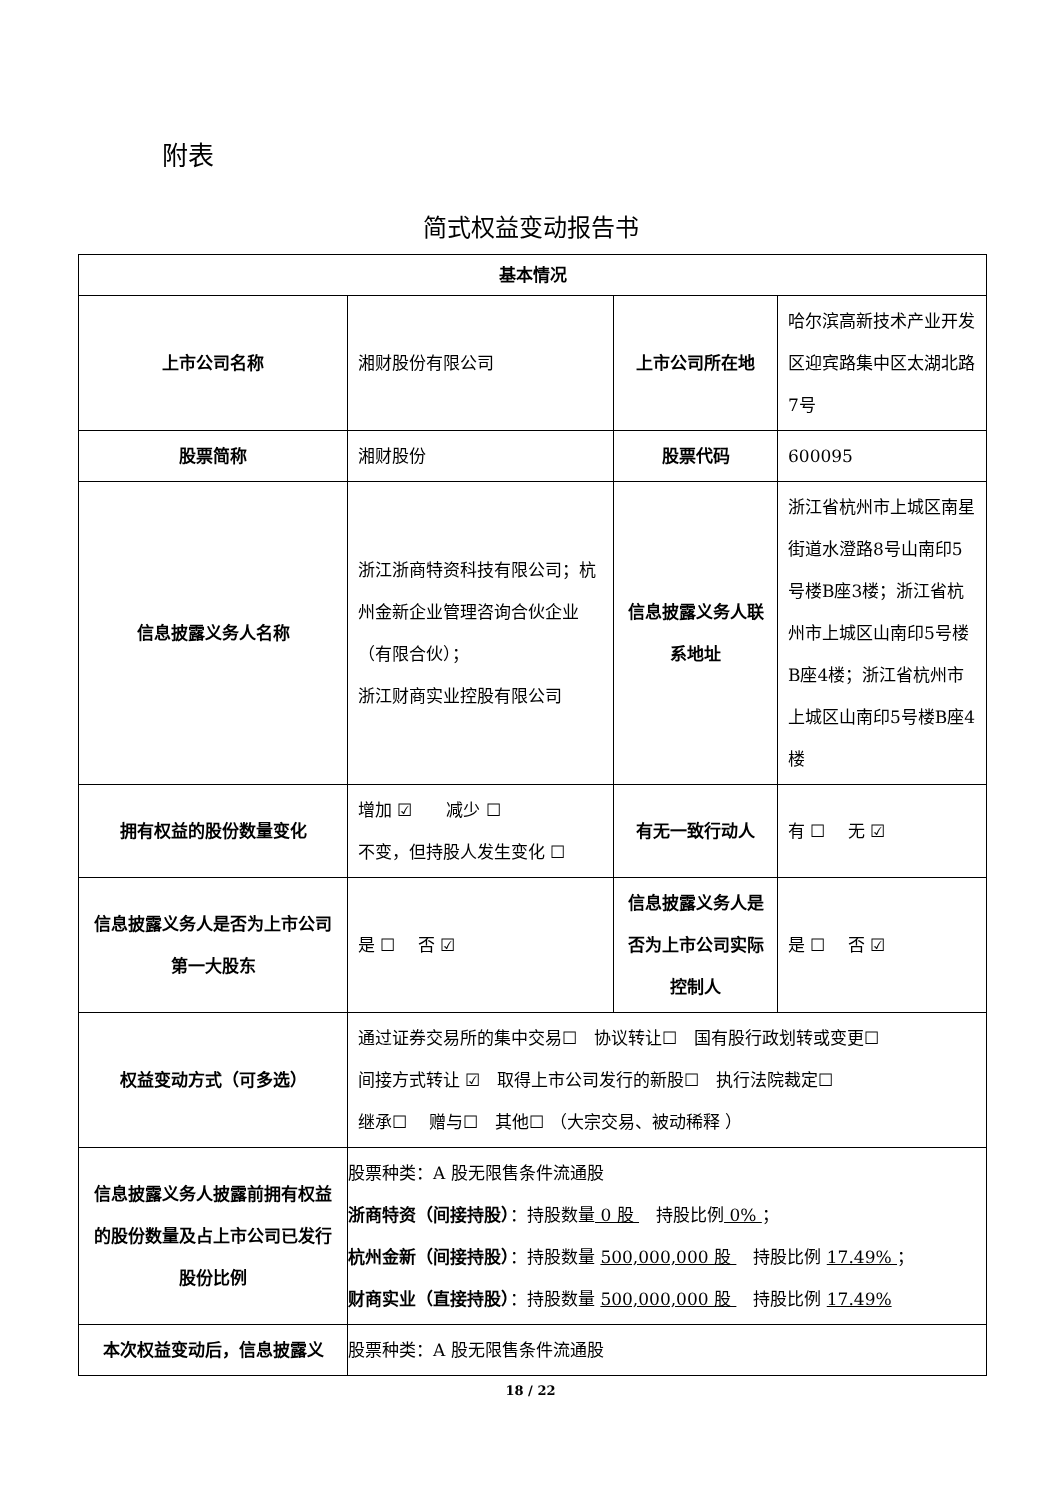附表
简式权益变动报告书
| 基本情况 | | | |
| --- | --- | --- | --- |
| 上市公司名称 | 湘财股份有限公司 | 上市公司所在地 | 哈尔滨高新技术产业开发区迎宾路集中区太湖北路7号 |
| 股票简称 | 湘财股份 | 股票代码 | 600095 |
| 信息披露义务人名称 | 浙江浙商特资科技有限公司；杭州金新企业管理咨询合伙企业（有限合伙）； 浙江财商实业控股有限公司 | 信息披露义务人联系地址 | 浙江省杭州市上城区南星街道水澄路8号山南印5号楼B座3楼；浙江省杭州市上城区山南印5号楼B座4楼；浙江省杭州市上城区山南印5号楼B座4楼 |
| 拥有权益的股份数量变化 | 增加 ☑ 减少 ☐ 不变，但持股人发生变化 ☐ | 有无一致行动人 | 有 ☐ 无 ☑ |
| 信息披露义务人是否为上市公司第一大股东 | 是 ☐ 否 ☑ | 信息披露义务人是否为上市公司实际控制人 | 是 ☐ 否 ☑ |
| 权益变动方式（可多选） | 通过证券交易所的集中交易☐ 协议转让☐ 国有股行政划转或变更☐ 间接方式转让 ☑ 取得上市公司发行的新股☐ 执行法院裁定☐ 继承☐ 赠与☐ 其他☐ （大宗交易、被动稀释 ） | | |
| 信息披露义务人披露前拥有权益的股份数量及占上市公司已发行股份比例 | 股票种类：A 股无限售条件流通股 浙商特资（间接持股） ：持股数量 0 股 持股比例 0% ； 杭州金新（间接持股） ：持股数量 500,000,000 股 持股比例 17.49% ； 财商实业（直接持股） ：持股数量 500,000,000 股 持股比例 17.49% | | |
| 本次权益变动后，信息披露义 | 股票种类：A 股无限售条件流通股 | | |
18 / 22